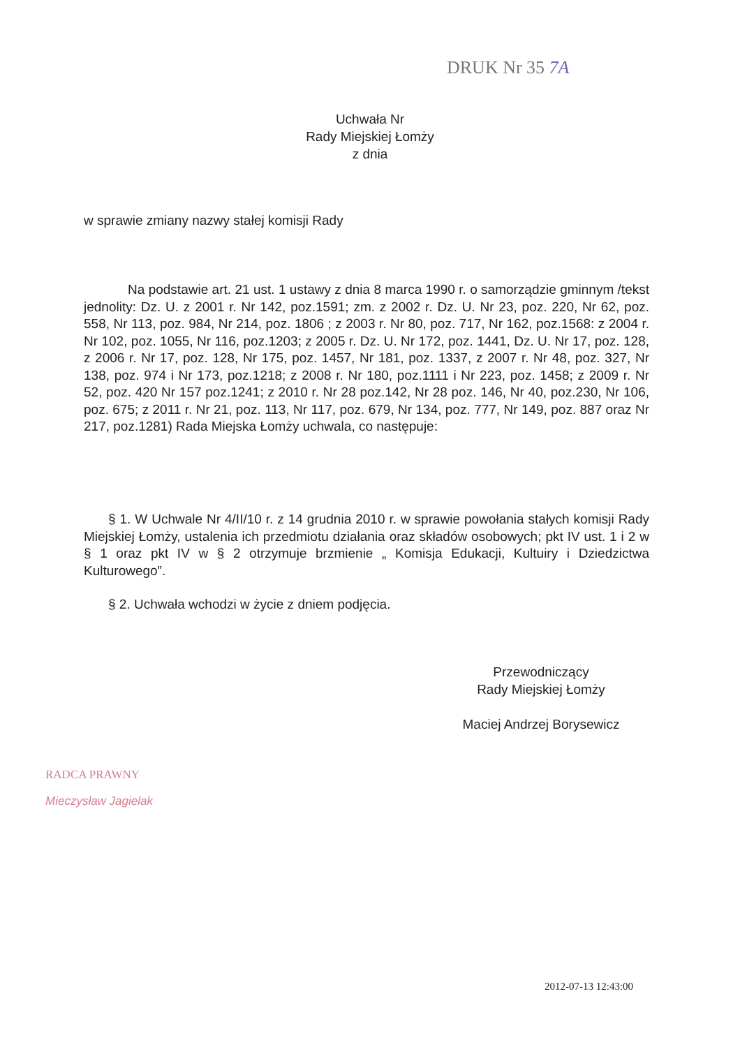DRUK Nr 35 7A
Uchwała Nr
Rady Miejskiej Łomży
z dnia
w sprawie zmiany nazwy stałej komisji Rady
Na podstawie art. 21 ust. 1 ustawy z dnia 8 marca 1990 r. o samorządzie gminnym /tekst jednolity: Dz. U. z 2001 r. Nr 142, poz.1591; zm. z 2002 r. Dz. U. Nr 23, poz. 220, Nr 62, poz. 558, Nr 113, poz. 984, Nr 214, poz. 1806 ; z 2003 r. Nr 80, poz. 717, Nr 162, poz.1568: z 2004 r. Nr 102, poz. 1055, Nr 116, poz.1203; z 2005 r. Dz. U. Nr 172, poz. 1441, Dz. U. Nr 17, poz. 128, z 2006 r. Nr 17, poz. 128, Nr 175, poz. 1457, Nr 181, poz. 1337, z 2007 r. Nr 48, poz. 327, Nr 138, poz. 974 i Nr 173, poz.1218; z 2008 r. Nr 180, poz.1111 i Nr 223, poz. 1458; z 2009 r. Nr 52, poz. 420 Nr 157 poz.1241; z 2010 r. Nr 28 poz.142, Nr 28 poz. 146, Nr 40, poz.230, Nr 106, poz. 675; z 2011 r. Nr 21, poz. 113, Nr 117, poz. 679, Nr 134, poz. 777, Nr 149, poz. 887 oraz Nr 217, poz.1281) Rada Miejska Łomży uchwala, co następuje:
§ 1. W Uchwale Nr 4/II/10 r. z 14 grudnia 2010 r. w sprawie powołania stałych komisji Rady Miejskiej Łomży, ustalenia ich przedmiotu działania oraz składów osobowych; pkt IV ust. 1 i 2 w § 1 oraz pkt IV w § 2 otrzymuje brzmienie „ Komisja Edukacji, Kultuiry i Dziedzictwa Kulturowego”.
§ 2. Uchwała wchodzi w życie z dniem podjęcia.
Przewodniczący
Rady Miejskiej Łomży
Maciej Andrzej Borysewicz
RADCA PRAWNY
Mieczysław Jagielak
2012-07-13 12:43:00